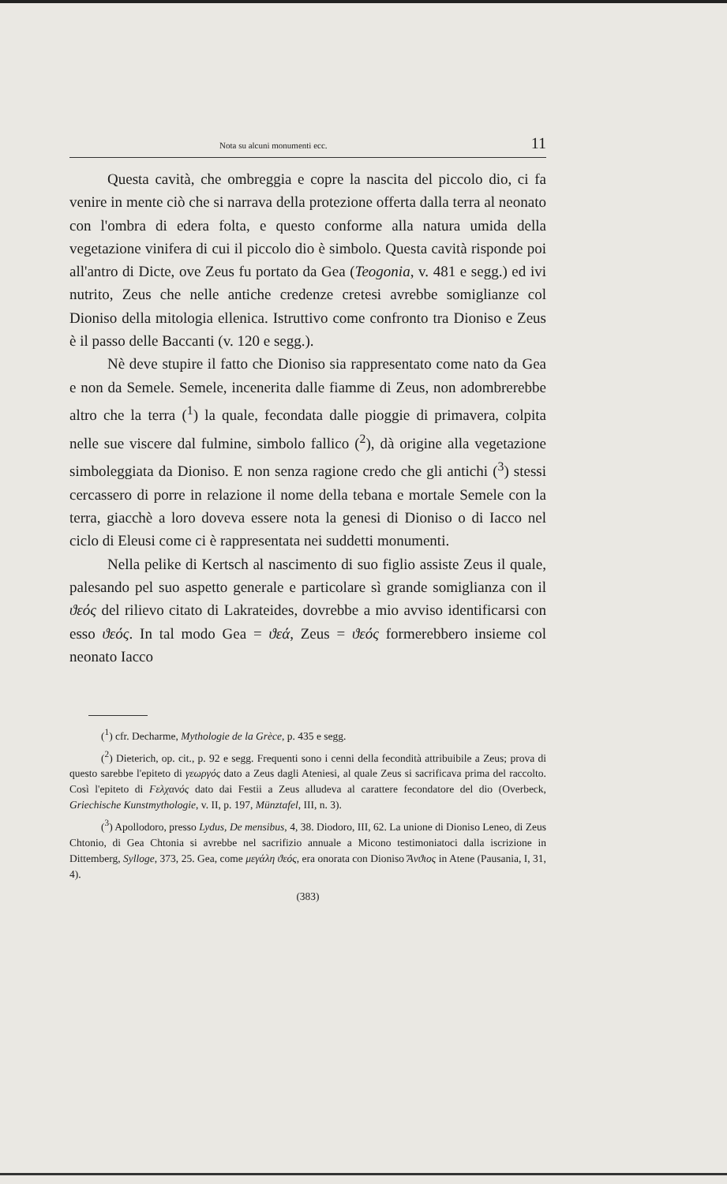Nota su alcuni monumenti ecc. 11
Questa cavità, che ombreggia e copre la nascita del piccolo dio, ci fa venire in mente ciò che si narrava della protezione offerta dalla terra al neonato con l'ombra di edera folta, e questo conforme alla natura umida della vegetazione vinifera di cui il piccolo dio è simbolo. Questa cavità risponde poi all'antro di Dicte, ove Zeus fu portato da Gea (Teogonia, v. 481 e segg.) ed ivi nutrito, Zeus che nelle antiche credenze cretesi avrebbe somiglianze col Dioniso della mitologia ellenica. Istruttivo come confronto tra Dioniso e Zeus è il passo delle Baccanti (v. 120 e segg.).
Nè deve stupire il fatto che Dioniso sia rappresentato come nato da Gea e non da Semele. Semele, incenerita dalle fiamme di Zeus, non adombrerebbe altro che la terra (<sup>1</sup>) la quale, fecondata dalle pioggie di primavera, colpita nelle sue viscere dal fulmine, simbolo fallico (<sup>2</sup>), dà origine alla vegetazione simboleggiata da Dioniso. E non senza ragione credo che gli antichi (<sup>3</sup>) stessi cercassero di porre in relazione il nome della tebana e mortale Semele con la terra, giacchè a loro doveva essere nota la genesi di Dioniso o di Iacco nel ciclo di Eleusi come ci è rappresentata nei suddetti monumenti.
Nella pelike di Kertsch al nascimento di suo figlio assiste Zeus il quale, palesando pel suo aspetto generale e particolare sì grande somiglianza con il ϑεός del rilievo citato di Lakrateides, dovrebbe a mio avviso identificarsi con esso ϑεός. In tal modo Gea = ϑεά, Zeus = ϑεός formerebbero insieme col neonato Iacco
(<sup>1</sup>) cfr. Decharme, Mythologie de la Grèce, p. 435 e segg.
(<sup>2</sup>) Dieterich, op. cit., p. 92 e segg. Frequenti sono i cenni della fecondità attribuibile a Zeus; prova di questo sarebbe l'epiteto di γεωργός dato a Zeus dagli Ateniesi, al quale Zeus si sacrificava prima del raccolto. Così l'epiteto di Ϝελχανός dato dai Festii a Zeus alludeva al carattere fecondatore del dio (Overbeck, Griechische Kunstmythologie, v. II, p. 197, Münztafel, III, n. 3).
(<sup>3</sup>) Apollodoro, presso Lydus, De mensibus, 4, 38. Diodoro, III, 62. La unione di Dioniso Leneo, di Zeus Chtonio, di Gea Chtonia si avrebbe nel sacrifizio annuale a Micono testimoniatoci dalla iscrizione in Dittemberg, Sylloge, 373, 25. Gea, come μεγάλη ϑεός, era onorata con Dioniso Ἄνϑιος in Atene (Pausania, I, 31, 4).
(383)